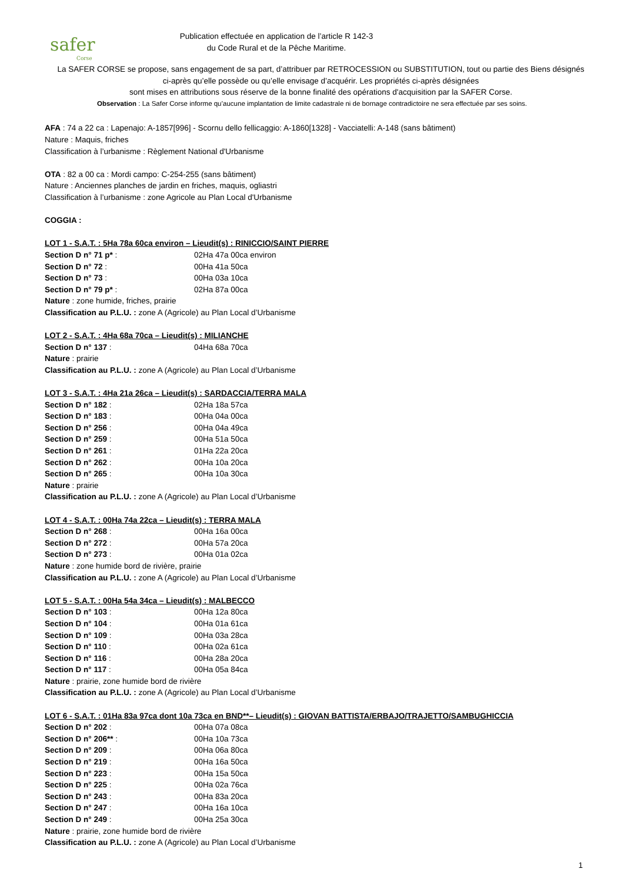safer
Corse
Publication effectuée en application de l’article R 142-3
du Code Rural et de la Pêche Maritime.
La SAFER CORSE se propose, sans engagement de sa part, d’attribuer par RETROCESSION ou SUBSTITUTION, tout ou partie des Biens désignés ci-après qu’elle possède ou qu’elle envisage d’acquérir. Les propriétés ci-après désignées
sont mises en attributions sous réserve de la bonne finalité des opérations d'acquisition par la SAFER Corse.
Observation : La Safer Corse informe qu’aucune implantation de limite cadastrale ni de bornage contradictoire ne sera effectuée par ses soins.
AFA : 74 a 22 ca : Lapenajo: A-1857[996] - Scornu dello fellicaggio: A-1860[1328] - Vacciatelli: A-148 (sans bâtiment)
Nature : Maquis, friches
Classification à l’urbanisme : Règlement National d'Urbanisme
OTA : 82 a 00 ca : Mordi campo: C-254-255 (sans bâtiment)
Nature : Anciennes planches de jardin en friches, maquis, ogliastri
Classification à l’urbanisme : zone Agricole au Plan Local d'Urbanisme
COGGIA :
LOT 1 - S.A.T. : 5Ha 78a 60ca environ – Lieudit(s) : RINICCIO/SAINT PIERRE
Section D n° 71 p* : 02Ha 47a 00ca environ
Section D n° 72 : 00Ha 41a 50ca
Section D n° 73 : 00Ha 03a 10ca
Section D n° 79 p* : 02Ha 87a 00ca
Nature : zone humide, friches, prairie
Classification au P.L.U. : zone A (Agricole) au Plan Local d’Urbanisme
LOT 2 - S.A.T. : 4Ha 68a 70ca – Lieudit(s) : MILIANCHE
Section D n° 137 : 04Ha 68a 70ca
Nature : prairie
Classification au P.L.U. : zone A (Agricole) au Plan Local d’Urbanisme
LOT 3 - S.A.T. : 4Ha 21a 26ca – Lieudit(s) : SARDACCIA/TERRA MALA
Section D n° 182 : 02Ha 18a 57ca
Section D n° 183 : 00Ha 04a 00ca
Section D n° 256 : 00Ha 04a 49ca
Section D n° 259 : 00Ha 51a 50ca
Section D n° 261 : 01Ha 22a 20ca
Section D n° 262 : 00Ha 10a 20ca
Section D n° 265 : 00Ha 10a 30ca
Nature : prairie
Classification au P.L.U. : zone A (Agricole) au Plan Local d’Urbanisme
LOT 4 - S.A.T. : 00Ha 74a 22ca – Lieudit(s) : TERRA MALA
Section D n° 268 : 00Ha 16a 00ca
Section D n° 272 : 00Ha 57a 20ca
Section D n° 273 : 00Ha 01a 02ca
Nature : zone humide bord de rivière, prairie
Classification au P.L.U. : zone A (Agricole) au Plan Local d’Urbanisme
LOT 5 - S.A.T. : 00Ha 54a 34ca – Lieudit(s) : MALBECCO
Section D n° 103 : 00Ha 12a 80ca
Section D n° 104 : 00Ha 01a 61ca
Section D n° 109 : 00Ha 03a 28ca
Section D n° 110 : 00Ha 02a 61ca
Section D n° 116 : 00Ha 28a 20ca
Section D n° 117 : 00Ha 05a 84ca
Nature : prairie, zone humide bord de rivière
Classification au P.L.U. : zone A (Agricole) au Plan Local d’Urbanisme
LOT 6 - S.A.T. : 01Ha 83a 97ca dont 10a 73ca en BND**– Lieudit(s) : GIOVAN BATTISTA/ERBAJO/TRAJETTO/SAMBUGHICCIA
Section D n° 202 : 00Ha 07a 08ca
Section D n° 206** : 00Ha 10a 73ca
Section D n° 209 : 00Ha 06a 80ca
Section D n° 219 : 00Ha 16a 50ca
Section D n° 223 : 00Ha 15a 50ca
Section D n° 225 : 00Ha 02a 76ca
Section D n° 243 : 00Ha 83a 20ca
Section D n° 247 : 00Ha 16a 10ca
Section D n° 249 : 00Ha 25a 30ca
Nature : prairie, zone humide bord de rivière
Classification au P.L.U. : zone A (Agricole) au Plan Local d’Urbanisme
1